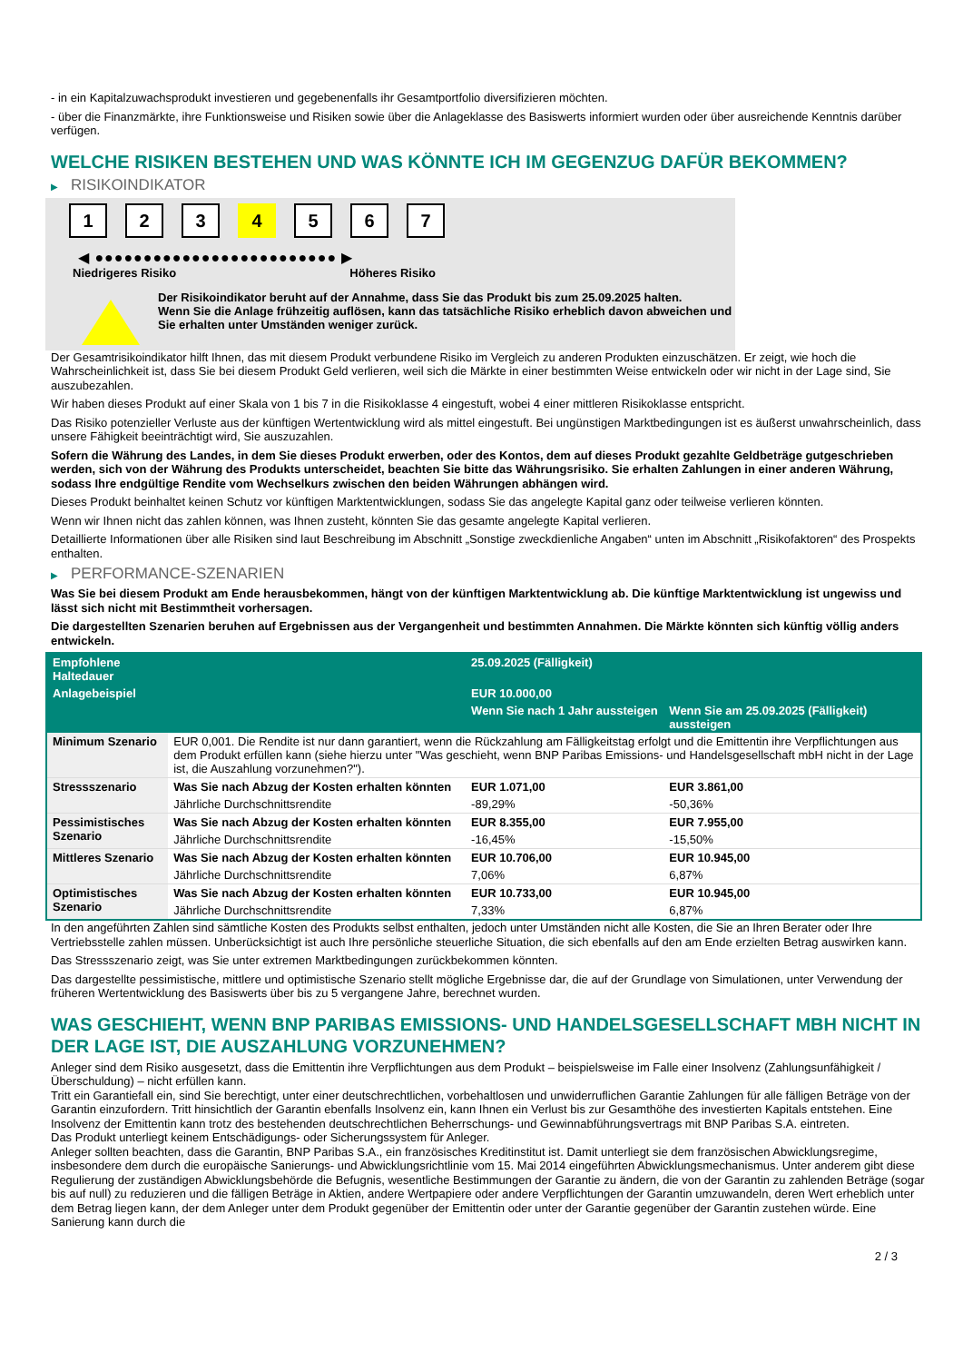- in ein Kapitalzuwachsprodukt investieren und gegebenenfalls ihr Gesamtportfolio diversifizieren möchten.
- über die Finanzmärkte, ihre Funktionsweise und Risiken sowie über die Anlageklasse des Basiswerts informiert wurden oder über ausreichende Kenntnis darüber verfügen.
WELCHE RISIKEN BESTEHEN UND WAS KÖNNTE ICH IM GEGENZUG DAFÜR BEKOMMEN?
▶ RISIKOINDIKATOR
1 2 3 4 5 6 7
◀ ●●●●●●●●●●●●●●●●●●●●●●●●● ▶
Niedrigeres Risiko Höheres Risiko
Der Risikoindikator beruht auf der Annahme, dass Sie das Produkt bis zum 25.09.2025 halten.
Wenn Sie die Anlage frühzeitig auflösen, kann das tatsächliche Risiko erheblich davon abweichen und Sie erhalten unter Umständen weniger zurück.
Der Gesamtrisikoindikator hilft Ihnen, das mit diesem Produkt verbundene Risiko im Vergleich zu anderen Produkten einzuschätzen. Er zeigt, wie hoch die Wahrscheinlichkeit ist, dass Sie bei diesem Produkt Geld verlieren, weil sich die Märkte in einer bestimmten Weise entwickeln oder wir nicht in der Lage sind, Sie auszubezahlen.
Wir haben dieses Produkt auf einer Skala von 1 bis 7 in die Risikoklasse 4 eingestuft, wobei 4 einer mittleren Risikoklasse entspricht.
Das Risiko potenzieller Verluste aus der künftigen Wertentwicklung wird als mittel eingestuft. Bei ungünstigen Marktbedingungen ist es äußerst unwahrscheinlich, dass unsere Fähigkeit beeinträchtigt wird, Sie auszuzahlen.
Sofern die Währung des Landes, in dem Sie dieses Produkt erwerben, oder des Kontos, dem auf dieses Produkt gezahlte Geldbeträge gutgeschrieben werden, sich von der Währung des Produkts unterscheidet, beachten Sie bitte das Währungsrisiko. Sie erhalten Zahlungen in einer anderen Währung, sodass Ihre endgültige Rendite vom Wechselkurs zwischen den beiden Währungen abhängen wird.
Dieses Produkt beinhaltet keinen Schutz vor künftigen Marktentwicklungen, sodass Sie das angelegte Kapital ganz oder teilweise verlieren könnten.
Wenn wir Ihnen nicht das zahlen können, was Ihnen zusteht, könnten Sie das gesamte angelegte Kapital verlieren.
Detaillierte Informationen über alle Risiken sind laut Beschreibung im Abschnitt „Sonstige zweckdienliche Angaben“ unten im Abschnitt „Risikofaktoren“ des Prospekts enthalten.
▶ PERFORMANCE-SZENARIEN
Was Sie bei diesem Produkt am Ende herausbekommen, hängt von der künftigen Marktentwicklung ab. Die künftige Marktentwicklung ist ungewiss und lässt sich nicht mit Bestimmtheit vorhersagen.
Die dargestellten Szenarien beruhen auf Ergebnissen aus der Vergangenheit und bestimmten Annahmen. Die Märkte könnten sich künftig völlig anders entwickeln.
| Empfohlene Haltedauer | | 25.09.2025 (Fälligkeit) | |
| --- | --- | --- | --- |
| Anlagebeispiel | | EUR 10.000,00 | |
| | | Wenn Sie nach 1 Jahr aussteigen | Wenn Sie am 25.09.2025 (Fälligkeit) aussteigen |
| Minimum Szenario | EUR 0,001. Die Rendite ist nur dann garantiert, wenn die Rückzahlung am Fälligkeitstag erfolgt und die Emittentin ihre Verpflichtungen aus dem Produkt erfüllen kann (siehe hierzu unter "Was geschieht, wenn BNP Paribas Emissions- und Handelsgesellschaft mbH nicht in der Lage ist, die Auszahlung vorzunehmen?"). | | |
| Stressszenario | Was Sie nach Abzug der Kosten erhalten könnten | EUR 1.071,00 | EUR 3.861,00 |
| | Jährliche Durchschnittsrendite | -89,29% | -50,36% |
| Pessimistisches Szenario | Was Sie nach Abzug der Kosten erhalten könnten | EUR 8.355,00 | EUR 7.955,00 |
| | Jährliche Durchschnittsrendite | -16,45% | -15,50% |
| Mittleres Szenario | Was Sie nach Abzug der Kosten erhalten könnten | EUR 10.706,00 | EUR 10.945,00 |
| | Jährliche Durchschnittsrendite | 7,06% | 6,87% |
| Optimistisches Szenario | Was Sie nach Abzug der Kosten erhalten könnten | EUR 10.733,00 | EUR 10.945,00 |
| | Jährliche Durchschnittsrendite | 7,33% | 6,87% |
In den angeführten Zahlen sind sämtliche Kosten des Produkts selbst enthalten, jedoch unter Umständen nicht alle Kosten, die Sie an Ihren Berater oder Ihre Vertriebsstelle zahlen müssen. Unberücksichtigt ist auch Ihre persönliche steuerliche Situation, die sich ebenfalls auf den am Ende erzielten Betrag auswirken kann.
Das Stressszenario zeigt, was Sie unter extremen Marktbedingungen zurückbekommen könnten.
Das dargestellte pessimistische, mittlere und optimistische Szenario stellt mögliche Ergebnisse dar, die auf der Grundlage von Simulationen, unter Verwendung der früheren Wertentwicklung des Basiswerts über bis zu 5 vergangene Jahre, berechnet wurden.
WAS GESCHIEHT, WENN BNP PARIBAS EMISSIONS- UND HANDELSGESELLSCHAFT MBH NICHT IN DER LAGE IST, DIE AUSZAHLUNG VORZUNEHMEN?
Anleger sind dem Risiko ausgesetzt, dass die Emittentin ihre Verpflichtungen aus dem Produkt – beispielsweise im Falle einer Insolvenz (Zahlungsunfähigkeit / Überschuldung) – nicht erfüllen kann.
Tritt ein Garantiefall ein, sind Sie berechtigt, unter einer deutschrechtlichen, vorbehaltlosen und unwiderruflichen Garantie Zahlungen für alle fälligen Beträge von der Garantin einzufordern. Tritt hinsichtlich der Garantin ebenfalls Insolvenz ein, kann Ihnen ein Verlust bis zur Gesamthöhe des investierten Kapitals entstehen. Eine Insolvenz der Emittentin kann trotz des bestehenden deutschrechtlichen Beherrschungs- und Gewinnabführungsvertrags mit BNP Paribas S.A. eintreten.
Das Produkt unterliegt keinem Entschädigungs- oder Sicherungssystem für Anleger.
Anleger sollten beachten, dass die Garantin, BNP Paribas S.A., ein französisches Kreditinstitut ist. Damit unterliegt sie dem französischen Abwicklungsregime, insbesondere dem durch die europäische Sanierungs- und Abwicklungsrichtlinie vom 15. Mai 2014 eingeführten Abwicklungsmechanismus. Unter anderem gibt diese Regulierung der zuständigen Abwicklungsbehörde die Befugnis, wesentliche Bestimmungen der Garantie zu ändern, die von der Garantin zu zahlenden Beträge (sogar bis auf null) zu reduzieren und die fälligen Beträge in Aktien, andere Wertpapiere oder andere Verpflichtungen der Garantin umzuwandeln, deren Wert erheblich unter dem Betrag liegen kann, der dem Anleger unter dem Produkt gegenüber der Emittentin oder unter der Garantie gegenüber der Garantin zustehen würde. Eine Sanierung kann durch die
2 / 3